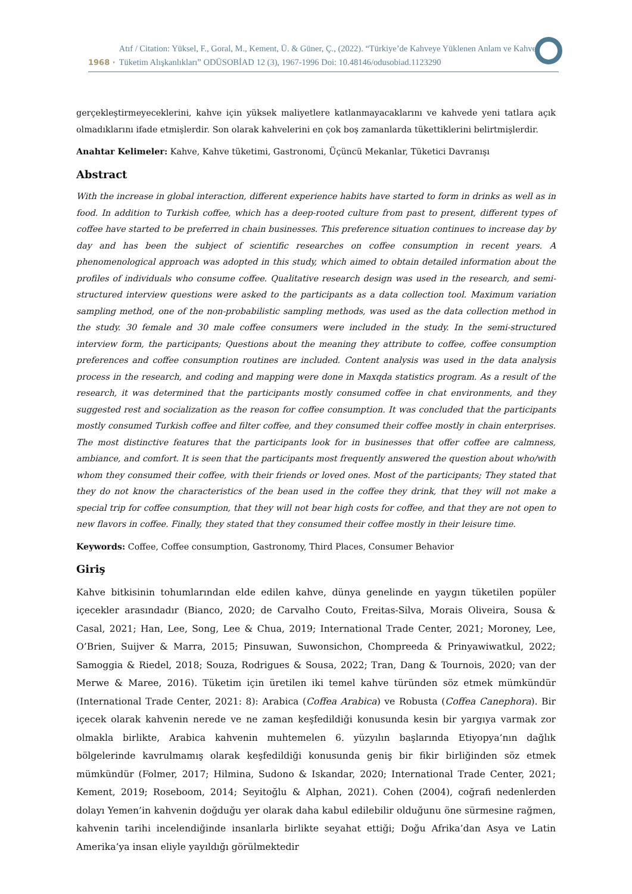1968 · Atıf / Citation: Yüksel, F., Goral, M., Kement, Ü. & Güner, Ç., (2022). “Türkiye’de Kahveye Yüklenen Anlam ve Kahve Tüketim Alışkanlıkları” ODÜSOBİAD 12 (3), 1967-1996 Doi: 10.48146/odusobiad.1123290
gerçekleştirmeyeceklerini, kahve için yüksek maliyetlere katlanmayacaklarını ve kahvede yeni tatlara açık olmadıklarını ifade etmişlerdir. Son olarak kahvelerini en çok boş zamanlarda tükettiklerini belirtmişlerdir.
Anahtar Kelimeler: Kahve, Kahve tüketimi, Gastronomi, Üçüncü Mekanlar, Tüketici Davranışı
Abstract
With the increase in global interaction, different experience habits have started to form in drinks as well as in food. In addition to Turkish coffee, which has a deep-rooted culture from past to present, different types of coffee have started to be preferred in chain businesses. This preference situation continues to increase day by day and has been the subject of scientific researches on coffee consumption in recent years. A phenomenological approach was adopted in this study, which aimed to obtain detailed information about the profiles of individuals who consume coffee. Qualitative research design was used in the research, and semi-structured interview questions were asked to the participants as a data collection tool. Maximum variation sampling method, one of the non-probabilistic sampling methods, was used as the data collection method in the study. 30 female and 30 male coffee consumers were included in the study. In the semi-structured interview form, the participants; Questions about the meaning they attribute to coffee, coffee consumption preferences and coffee consumption routines are included. Content analysis was used in the data analysis process in the research, and coding and mapping were done in Maxqda statistics program. As a result of the research, it was determined that the participants mostly consumed coffee in chat environments, and they suggested rest and socialization as the reason for coffee consumption. It was concluded that the participants mostly consumed Turkish coffee and filter coffee, and they consumed their coffee mostly in chain enterprises. The most distinctive features that the participants look for in businesses that offer coffee are calmness, ambiance, and comfort. It is seen that the participants most frequently answered the question about who/with whom they consumed their coffee, with their friends or loved ones. Most of the participants; They stated that they do not know the characteristics of the bean used in the coffee they drink, that they will not make a special trip for coffee consumption, that they will not bear high costs for coffee, and that they are not open to new flavors in coffee. Finally, they stated that they consumed their coffee mostly in their leisure time.
Keywords: Coffee, Coffee consumption, Gastronomy, Third Places, Consumer Behavior
Giriş
Kahve bitkisinin tohumlarından elde edilen kahve, dünya genelinde en yaygın tüketilen popüler içecekler arasındadır (Bianco, 2020; de Carvalho Couto, Freitas-Silva, Morais Oliveira, Sousa & Casal, 2021; Han, Lee, Song, Lee & Chua, 2019; International Trade Center, 2021; Moroney, Lee, O’Brien, Suijver & Marra, 2015; Pinsuwan, Suwonsichon, Chompreeda & Prinyawiwatkul, 2022; Samoggia & Riedel, 2018; Souza, Rodrigues & Sousa, 2022; Tran, Dang & Tournois, 2020; van der Merwe & Maree, 2016). Tüketim için üretilen iki temel kahve türünden söz etmek mümkündür (International Trade Center, 2021: 8): Arabica (Coffea Arabica) ve Robusta (Coffea Canephora). Bir içecek olarak kahvenin nerede ve ne zaman keşfedildiği konusunda kesin bir yargıya varmak zor olmakla birlikte, Arabica kahvenin muhtemelen 6. yüzyılın başlarında Etiyopya’nın dağlık bölgelerinde kavrulmamış olarak keşfedildiği konusunda geniş bir fikir birliğinden söz etmek mümkündür (Folmer, 2017; Hilmina, Sudono & Iskandar, 2020; International Trade Center, 2021; Kement, 2019; Roseboom, 2014; Seyitoğlu & Alphan, 2021). Cohen (2004), coğrafi nedenlerden dolayı Yemen’in kahvenin doğduğu yer olarak daha kabul edilebilir olduğunu öne sürmesine rağmen, kahvenin tarihi incelendiğinde insanlarla birlikte seyahat ettiği; Doğu Afrika’dan Asya ve Latin Amerika’ya insan eliyle yayıldığı görülmektedir